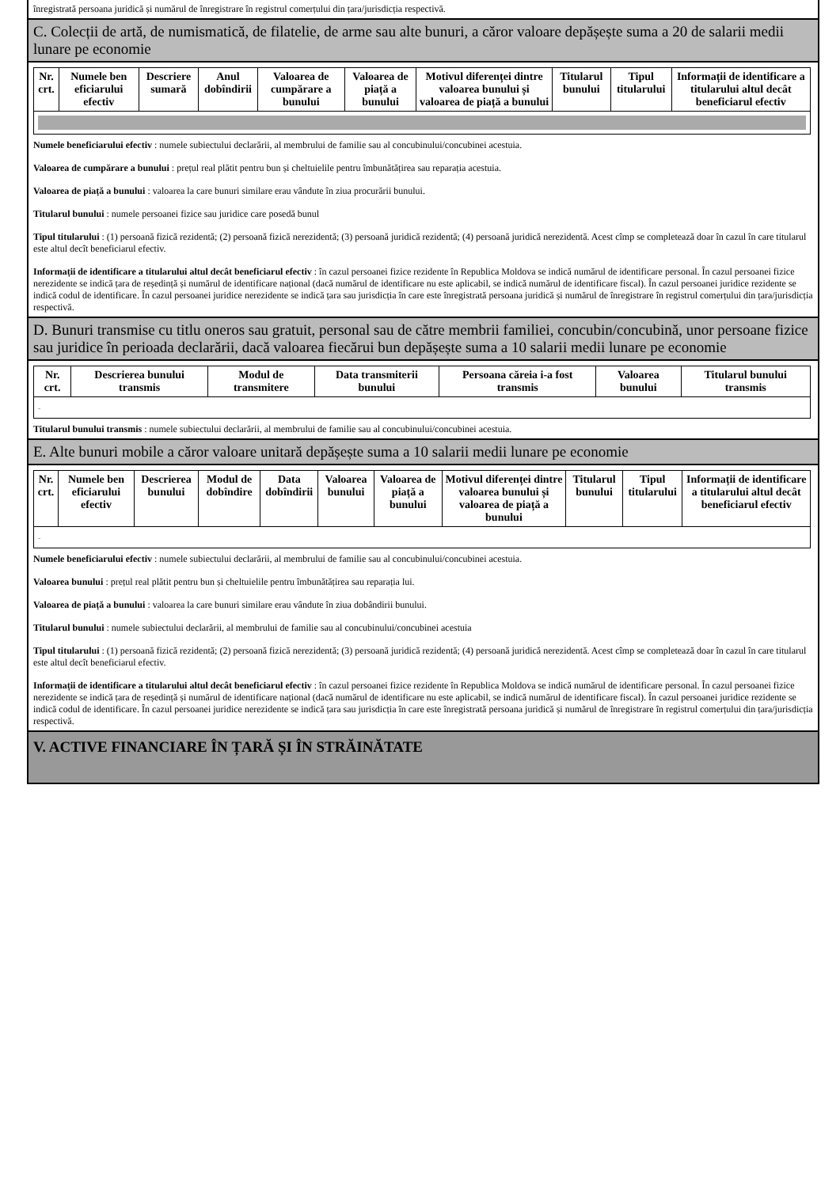înregistrată persoana juridică și numărul de înregistrare în registrul comerțului din țara/jurisdicția respectivă.
C. Colecții de artă, de numismatică, de filatelie, de arme sau alte bunuri, a căror valoare depășește suma a 20 de salarii medii lunare pe economie
| Nr. crt. | Numele ben eficiarului efectiv | Descriere sumară | Anul dobîndirii | Valoarea de cumpărare a bunului | Valoarea de piață a bunului | Motivul diferenței dintre valoarea bunului și valoarea de piață a bunului | Titularul bunului | Tipul titularului | Informații de identificare a titularului altul decât beneficiarul efectiv |
| --- | --- | --- | --- | --- | --- | --- | --- | --- | --- |
Numele beneficiarului efectiv : numele subiectului declarării, al membrului de familie sau al concubinului/concubinei acestuia.
Valoarea de cumpărare a bunului : prețul real plătit pentru bun și cheltuielile pentru îmbunătățirea sau reparația acestuia.
Valoarea de piață a bunului : valoarea la care bunuri similare erau vândute în ziua procurării bunului.
Titularul bunului : numele persoanei fizice sau juridice care posedă bunul
Tipul titularului : (1) persoană fizică rezidentă; (2) persoană fizică nerezidentă; (3) persoană juridică rezidentă; (4) persoană juridică nerezidentă. Acest cîmp se completează doar în cazul în care titularul este altul decît beneficiarul efectiv.
Informații de identificare a titularului altul decât beneficiarul efectiv : în cazul persoanei fizice rezidente în Republica Moldova se indică numărul de identificare personal. În cazul persoanei fizice nerezidente se indică țara de reședință și numărul de identificare național (dacă numărul de identificare nu este aplicabil, se indică numărul de identificare fiscal). În cazul persoanei juridice rezidente se indică codul de identificare. În cazul persoanei juridice nerezidente se indică țara sau jurisdicția în care este înregistrată persoana juridică și numărul de înregistrare în registrul comerțului din țara/jurisdicția respectivă.
D. Bunuri transmise cu titlu oneros sau gratuit, personal sau de către membrii familiei, concubin/concubină, unor persoane fizice sau juridice în perioada declarării, dacă valoarea fiecărui bun depășește suma a 10 salarii medii lunare pe economie
| Nr. crt. | Descrierea bunului transmis | Modul de transmitere | Data transmiterii bunului | Persoana căreia i-a fost transmis | Valoarea bunului | Titularul bunului transmis |
| --- | --- | --- | --- | --- | --- | --- |
| - | | | | | | |
Titularul bunului transmis : numele subiectului declarării, al membrului de familie sau al concubinului/concubinei acestuia.
E. Alte bunuri mobile a căror valoare unitară depășește suma a 10 salarii medii lunare pe economie
| Nr. crt. | Numele ben eficiarului efectiv | Descrierea bunului | Modul de dobîndire | Data dobîndirii | Valoarea bunului | Valoarea de piață a bunului | Motivul diferenței dintre valoarea bunului și valoarea de piață a bunului | Titularul bunului | Tipul titularului | Informații de identificare a titularului altul decât beneficiarul efectiv |
| --- | --- | --- | --- | --- | --- | --- | --- | --- | --- | --- |
| - | | | | | | | | | | |
Numele beneficiarului efectiv : numele subiectului declarării, al membrului de familie sau al concubinului/concubinei acestuia.
Valoarea bunului : prețul real plătit pentru bun și cheltuielile pentru îmbunătățirea sau reparația lui.
Valoarea de piață a bunului : valoarea la care bunuri similare erau vândute în ziua dobândirii bunului.
Titularul bunului : numele subiectului declarării, al membrului de familie sau al concubinului/concubinei acestuia
Tipul titularului : (1) persoană fizică rezidentă; (2) persoană fizică nerezidentă; (3) persoană juridică rezidentă; (4) persoană juridică nerezidentă. Acest cîmp se completează doar în cazul în care titularul este altul decît beneficiarul efectiv.
Informații de identificare a titularului altul decât beneficiarul efectiv : în cazul persoanei fizice rezidente în Republica Moldova se indică numărul de identificare personal. În cazul persoanei fizice nerezidente se indică țara de reședință și numărul de identificare național (dacă numărul de identificare nu este aplicabil, se indică numărul de identificare fiscal). În cazul persoanei juridice rezidente se indică codul de identificare. În cazul persoanei juridice nerezidente se indică țara sau jurisdicția în care este înregistrată persoana juridică și numărul de înregistrare în registrul comerțului din țara/jurisdicția respectivă.
V. ACTIVE FINANCIARE ÎN ȚARĂ ȘI ÎN STRĂINĂTATE